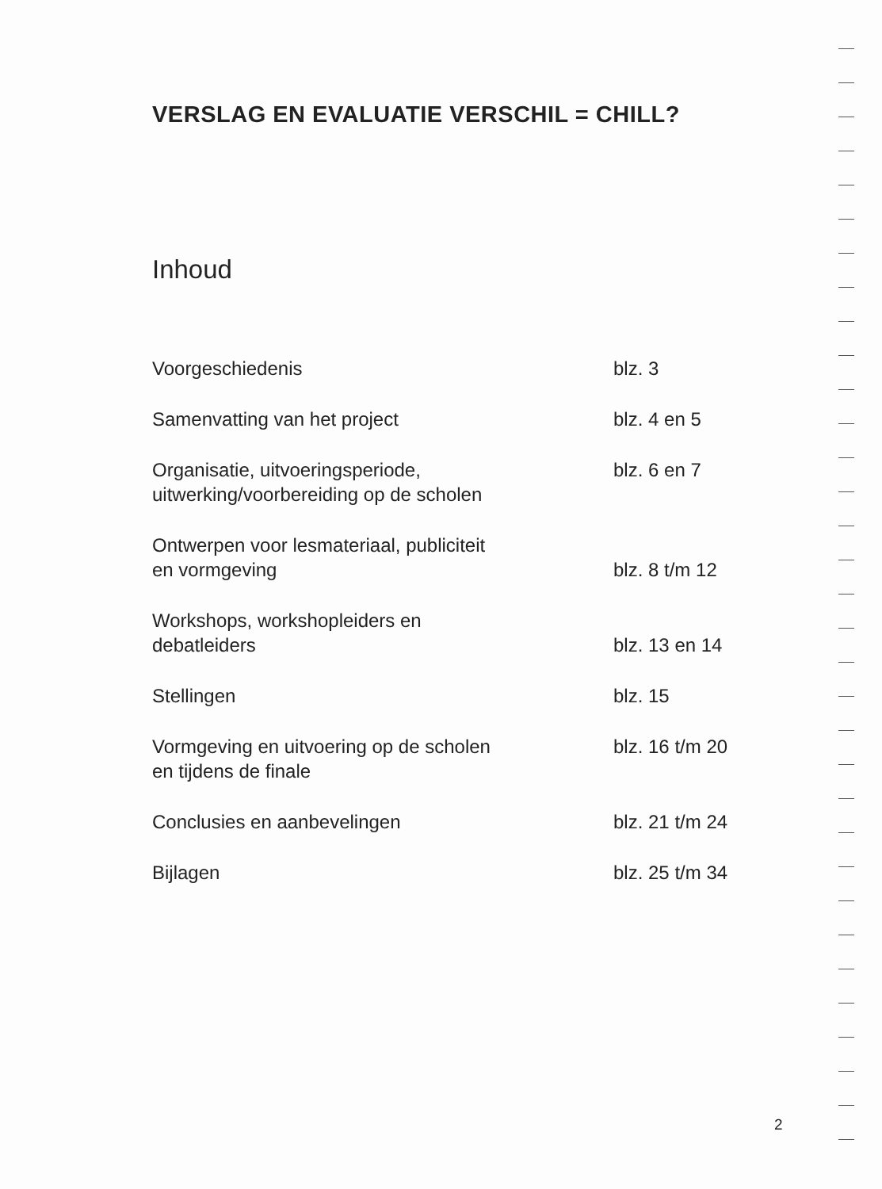VERSLAG EN EVALUATIE VERSCHIL = CHILL?
Inhoud
Voorgeschiedenis blz. 3
Samenvatting van het project blz. 4 en 5
Organisatie, uitvoeringsperiode,
uitwerking/voorbereiding op de scholen
blz. 6 en 7
Ontwerpen voor lesmateriaal, publiciteit
en vormgeving
blz. 8 t/m 12
Workshops, workshopleiders en
debatleiders
blz. 13 en 14
Stellingen blz. 15
Vormgeving en uitvoering op de scholen
en tijdens de finale
blz. 16 t/m 20
Conclusies en aanbevelingen blz. 21 t/m 24
Bijlagen blz. 25 t/m 34
2